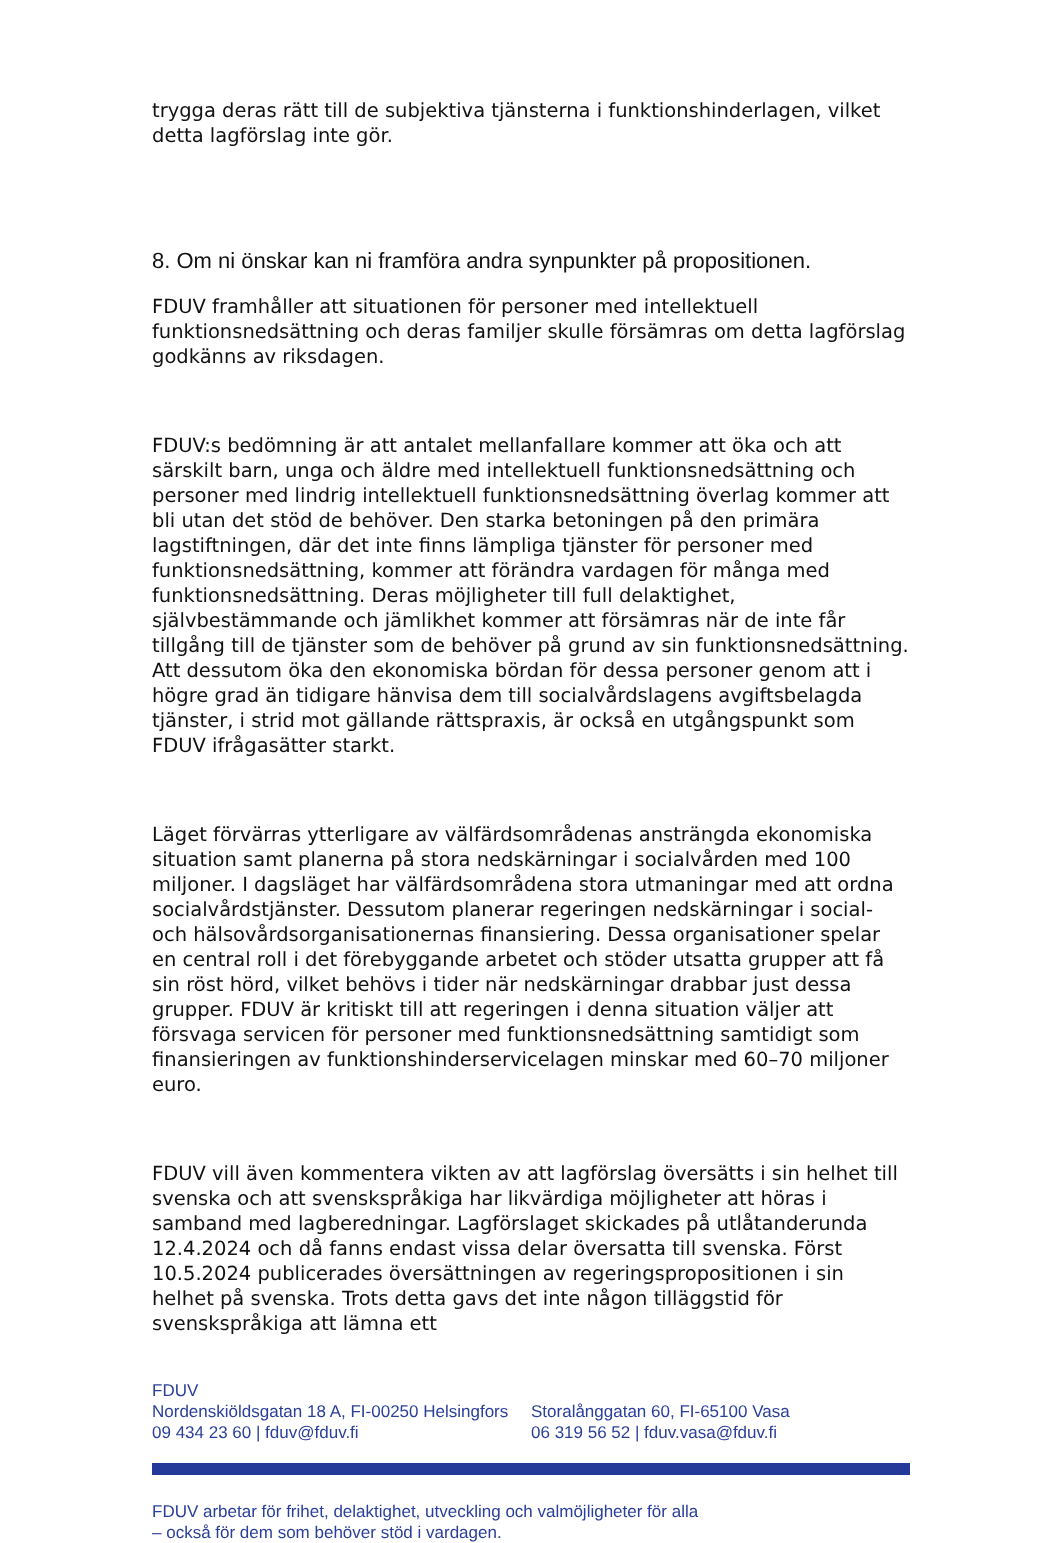trygga deras rätt till de subjektiva tjänsterna i funktionshinderlagen, vilket detta lagförslag inte gör.
8. Om ni önskar kan ni framföra andra synpunkter på propositionen.
FDUV framhåller att situationen för personer med intellektuell funktionsnedsättning och deras familjer skulle försämras om detta lagförslag godkänns av riksdagen.
FDUV:s bedömning är att antalet mellanfallare kommer att öka och att särskilt barn, unga och äldre med intellektuell funktionsnedsättning och personer med lindrig intellektuell funktionsnedsättning överlag kommer att bli utan det stöd de behöver. Den starka betoningen på den primära lagstiftningen, där det inte finns lämpliga tjänster för personer med funktionsnedsättning, kommer att förändra vardagen för många med funktionsnedsättning. Deras möjligheter till full delaktighet, självbestämmande och jämlikhet kommer att försämras när de inte får tillgång till de tjänster som de behöver på grund av sin funktionsnedsättning. Att dessutom öka den ekonomiska bördan för dessa personer genom att i högre grad än tidigare hänvisa dem till socialvårdslagens avgiftsbelagda tjänster, i strid mot gällande rättspraxis, är också en utgångspunkt som FDUV ifrågasätter starkt.
Läget förvärras ytterligare av välfärdsområdenas ansträngda ekonomiska situation samt planerna på stora nedskärningar i socialvården med 100 miljoner. I dagsläget har välfärdsområdena stora utmaningar med att ordna socialvårdstjänster. Dessutom planerar regeringen nedskärningar i social- och hälsovårdsorganisationernas finansiering. Dessa organisationer spelar en central roll i det förebyggande arbetet och stöder utsatta grupper att få sin röst hörd, vilket behövs i tider när nedskärningar drabbar just dessa grupper. FDUV är kritiskt till att regeringen i denna situation väljer att försvaga servicen för personer med funktionsnedsättning samtidigt som finansieringen av funktionshinderservicelagen minskar med 60–70 miljoner euro.
FDUV vill även kommentera vikten av att lagförslag översätts i sin helhet till svenska och att svenskspråkiga har likvärdiga möjligheter att höras i samband med lagberedningar. Lagförslaget skickades på utlåtanderunda 12.4.2024 och då fanns endast vissa delar översatta till svenska. Först 10.5.2024 publicerades översättningen av regeringspropositionen i sin helhet på svenska. Trots detta gavs det inte någon tilläggstid för svenskspråkiga att lämna ett
FDUV
Nordenskiöldsgatan 18 A, FI-00250 Helsingfors
09 434 23 60 | fduv@fduv.fi
Storalånggatan 60, FI-65100 Vasa
06 319 56 52 | fduv.vasa@fduv.fi
FDUV arbetar för frihet, delaktighet, utveckling och valmöjligheter för alla
– också för dem som behöver stöd i vardagen.